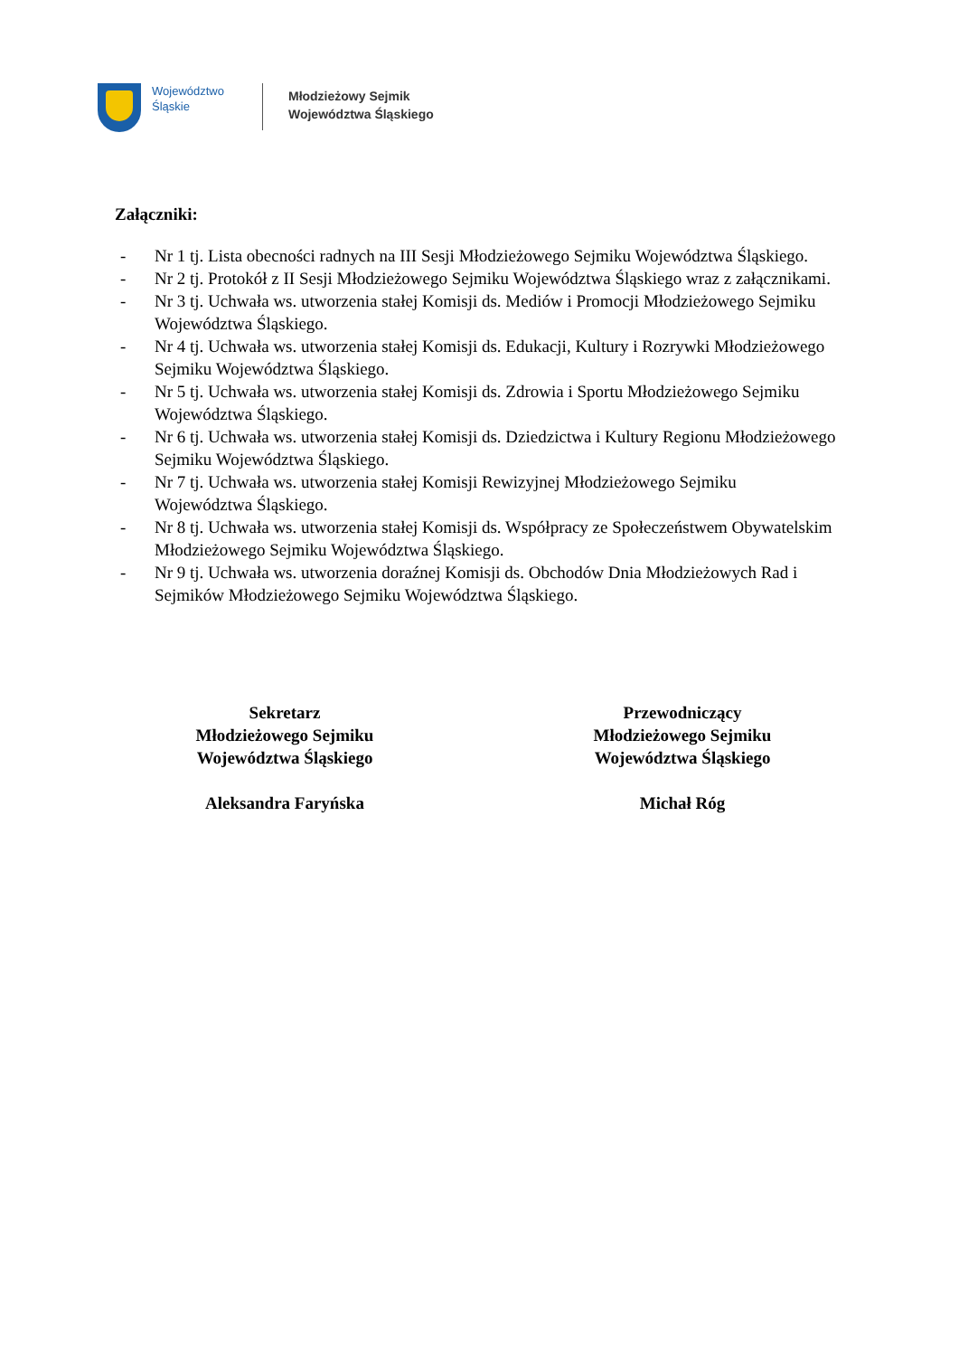Województwo
Śląskie
Młodzieżowy Sejmik
Województwa Śląskiego
Załączniki:
- Nr 1 tj. Lista obecności radnych na III Sesji Młodzieżowego Sejmiku Województwa Śląskiego.
- Nr 2 tj. Protokół z II Sesji Młodzieżowego Sejmiku Województwa Śląskiego wraz z załącznikami.
- Nr 3 tj. Uchwała ws. utworzenia stałej Komisji ds. Mediów i Promocji Młodzieżowego Sejmiku Województwa Śląskiego.
- Nr 4 tj. Uchwała ws. utworzenia stałej Komisji ds. Edukacji, Kultury i Rozrywki Młodzieżowego Sejmiku Województwa Śląskiego.
- Nr 5 tj. Uchwała ws. utworzenia stałej Komisji ds. Zdrowia i Sportu Młodzieżowego Sejmiku Województwa Śląskiego.
- Nr 6 tj. Uchwała ws. utworzenia stałej Komisji ds. Dziedzictwa i Kultury Regionu Młodzieżowego Sejmiku Województwa Śląskiego.
- Nr 7 tj. Uchwała ws. utworzenia stałej Komisji Rewizyjnej Młodzieżowego Sejmiku Województwa Śląskiego.
- Nr 8 tj. Uchwała ws. utworzenia stałej Komisji ds. Współpracy ze Społeczeństwem Obywatelskim Młodzieżowego Sejmiku Województwa Śląskiego.
- Nr 9 tj. Uchwała ws. utworzenia doraźnej Komisji ds. Obchodów Dnia Młodzieżowych Rad i Sejmików Młodzieżowego Sejmiku Województwa Śląskiego.
Sekretarz
Młodzieżowego Sejmiku
Województwa Śląskiego
Aleksandra Faryńska
Przewodniczący
Młodzieżowego Sejmiku
Województwa Śląskiego
Michał Róg